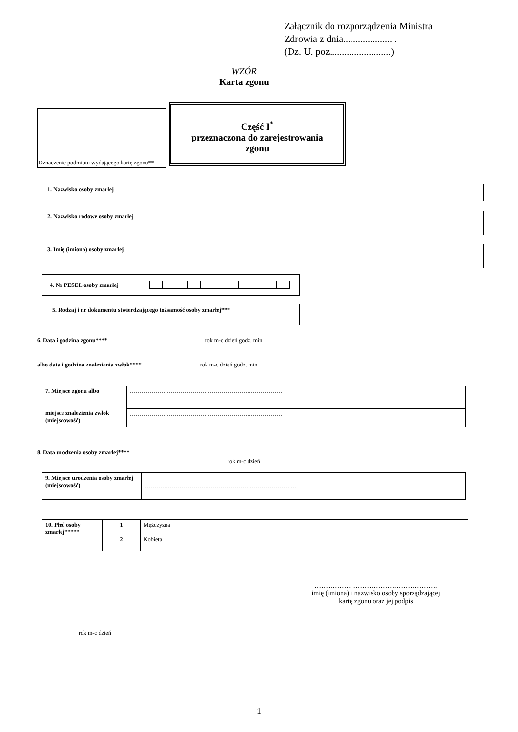Załącznik do rozporządzenia Ministra
Zdrowia z dnia.................... .
(Dz. U. poz.........................)
WZÓR
Karta zgonu
Oznaczenie podmiotu wydającego kartę zgonu**
Część I<sup>*</sup>
przeznaczona do zarejestrowania
zgonu
1. Nazwisko osoby zmarłej
2. Nazwisko rodowe osoby zmarłej
3. Imię (imiona) osoby zmarłej
4. Nr PESEL osoby zmarłej
5. Rodzaj i nr dokumentu stwierdzającego tożsamość osoby zmarłej***
6. Data i godzina zgonu**** rok m-c dzień godz. min
albo data i godzina znalezienia zwłok**** rok m-c dzień godz. min
| 7. Miejsce zgonu albo miejsce znalezienia zwłok (miejscowość) | …………………………………………………………………… |
| | …………………………………………………………………… |
8. Data urodzenia osoby zmarłej****
rok m-c dzień
| 9. Miejsce urodzenia osoby zmarłej (miejscowość) | …………………………………………………………………… |
| 10. Płeć osoby zmarłej***** | 1 2 | Mężczyzna Kobieta |
………………………………………………
imię (imiona) i nazwisko osoby sporządzającej
kartę zgonu oraz jej podpis
rok m-c dzień
1